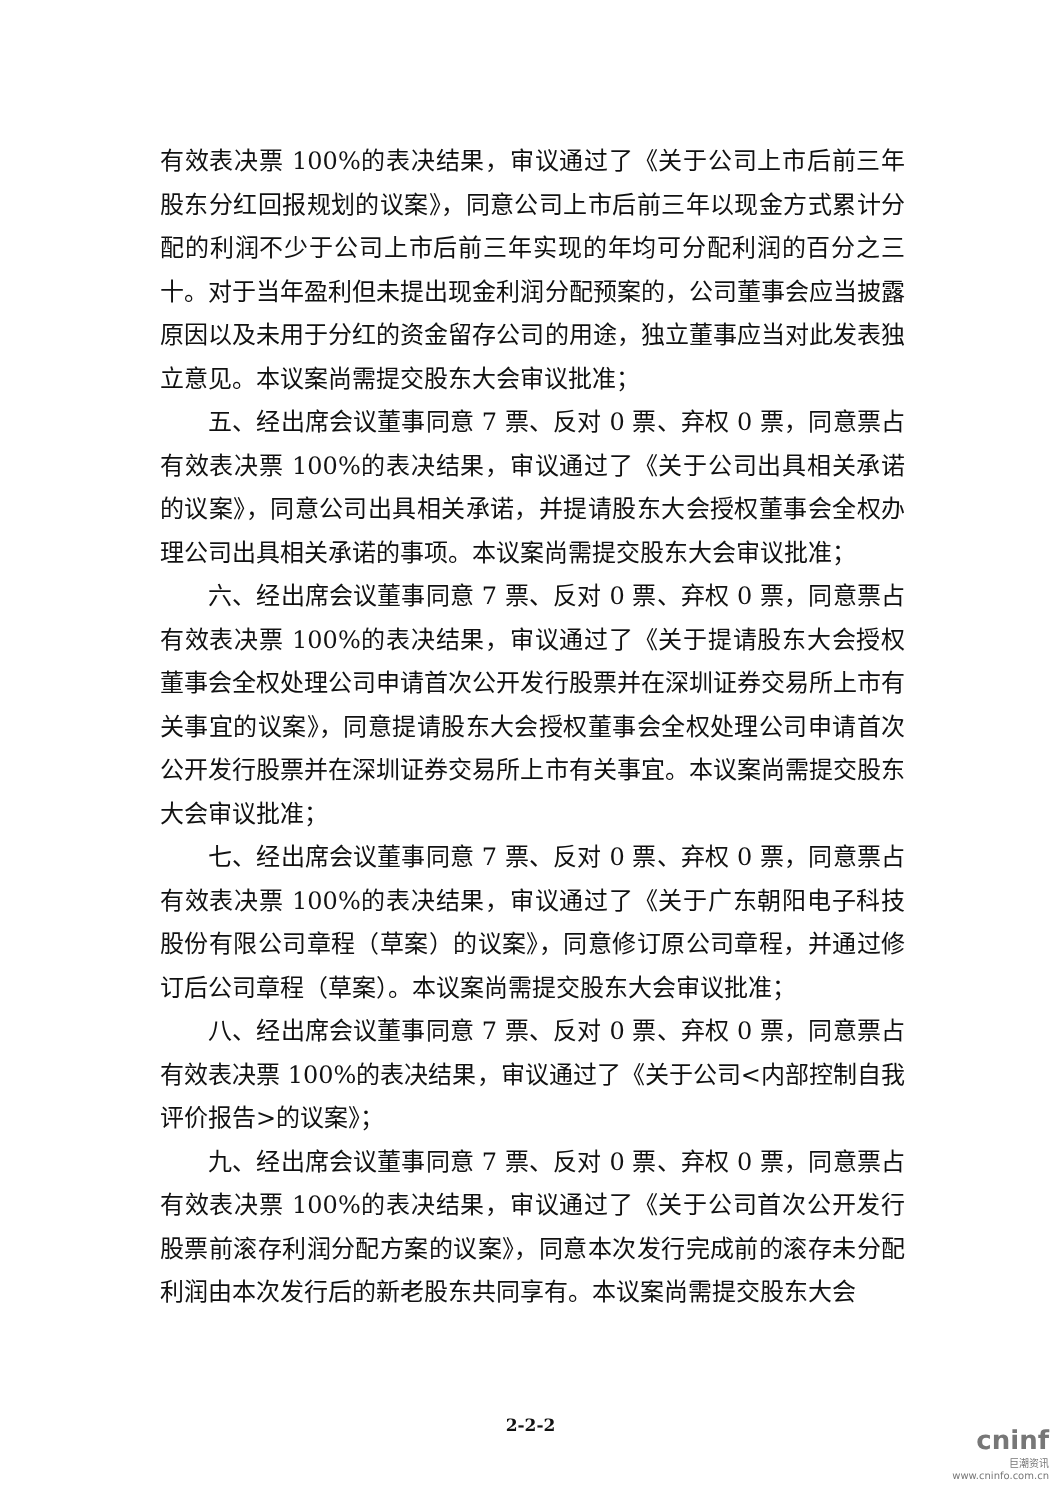有效表决票 100%的表决结果，审议通过了《关于公司上市后前三年股东分红回报规划的议案》，同意公司上市后前三年以现金方式累计分配的利润不少于公司上市后前三年实现的年均可分配利润的百分之三十。对于当年盈利但未提出现金利润分配预案的，公司董事会应当披露原因以及未用于分红的资金留存公司的用途，独立董事应当对此发表独立意见。本议案尚需提交股东大会审议批准；
五、经出席会议董事同意 7 票、反对 0 票、弃权 0 票，同意票占有效表决票 100%的表决结果，审议通过了《关于公司出具相关承诺的议案》，同意公司出具相关承诺，并提请股东大会授权董事会全权办理公司出具相关承诺的事项。本议案尚需提交股东大会审议批准；
六、经出席会议董事同意 7 票、反对 0 票、弃权 0 票，同意票占有效表决票 100%的表决结果，审议通过了《关于提请股东大会授权董事会全权处理公司申请首次公开发行股票并在深圳证券交易所上市有关事宜的议案》，同意提请股东大会授权董事会全权处理公司申请首次公开发行股票并在深圳证券交易所上市有关事宜。本议案尚需提交股东大会审议批准；
七、经出席会议董事同意 7 票、反对 0 票、弃权 0 票，同意票占有效表决票 100%的表决结果，审议通过了《关于广东朝阳电子科技股份有限公司章程（草案）的议案》，同意修订原公司章程，并通过修订后公司章程（草案）。本议案尚需提交股东大会审议批准；
八、经出席会议董事同意 7 票、反对 0 票、弃权 0 票，同意票占有效表决票 100%的表决结果，审议通过了《关于公司<内部控制自我评价报告>的议案》；
九、经出席会议董事同意 7 票、反对 0 票、弃权 0 票，同意票占有效表决票 100%的表决结果，审议通过了《关于公司首次公开发行股票前滚存利润分配方案的议案》，同意本次发行完成前的滚存未分配利润由本次发行后的新老股东共同享有。本议案尚需提交股东大会
2-2-2
cninf
巨潮资讯
www.cninfo.com.cn